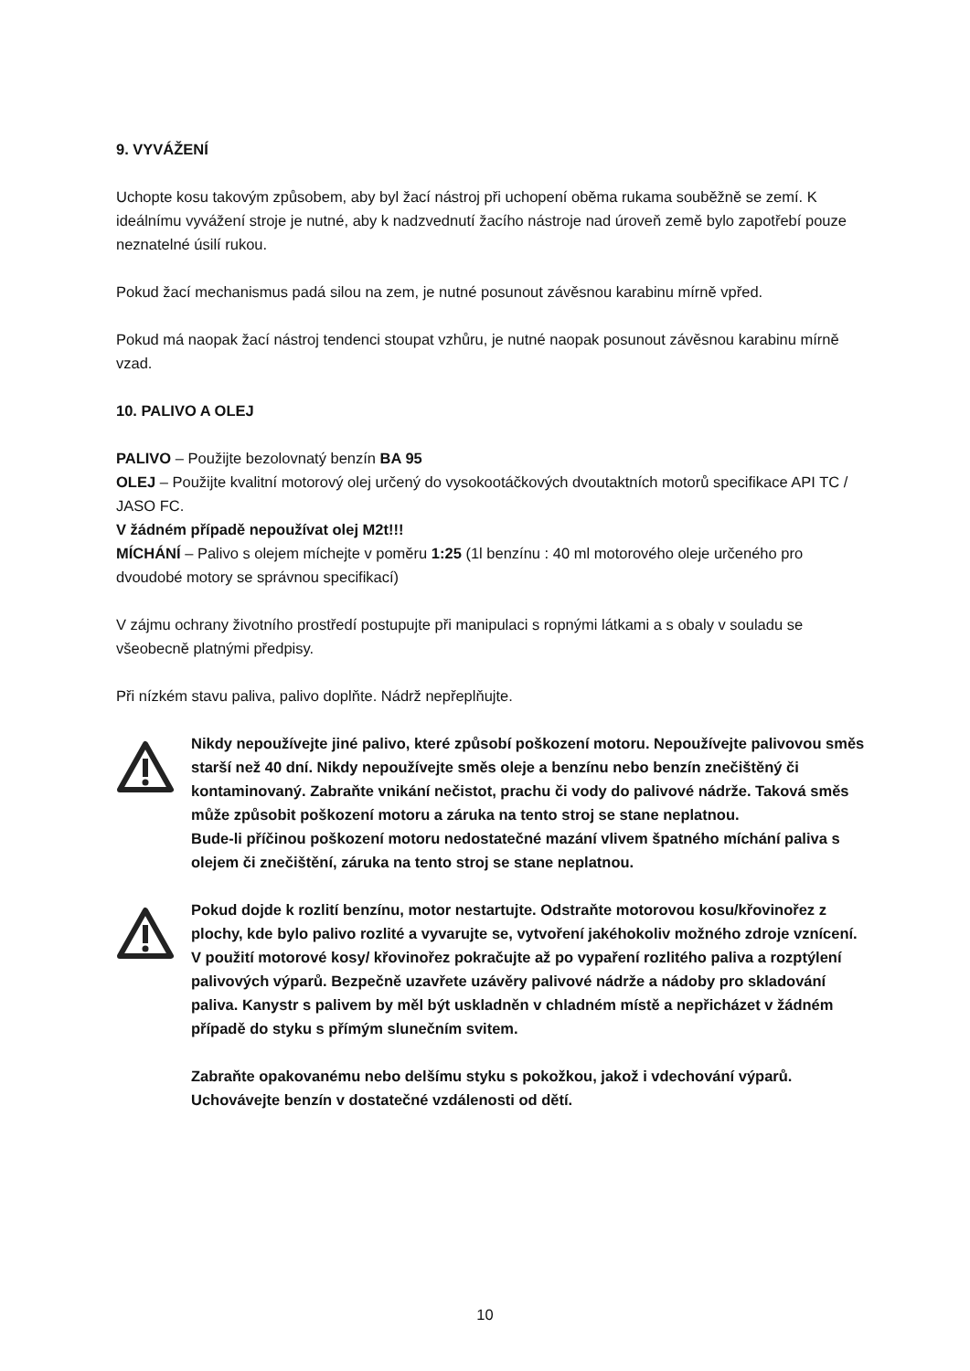9. VYVÁŽENÍ
Uchopte kosu takovým způsobem, aby byl žací nástroj při uchopení oběma rukama souběžně se zemí. K ideálnímu vyvážení stroje je nutné, aby k nadzvednutí žacího nástroje nad úroveň země bylo zapotřebí pouze neznatelné úsilí rukou.
Pokud žací mechanismus padá silou na zem, je nutné posunout závěsnou karabinu mírně vpřed.
Pokud má naopak žací nástroj tendenci stoupat vzhůru, je nutné naopak posunout závěsnou karabinu mírně vzad.
10. PALIVO A OLEJ
PALIVO – Použijte bezolovnatý benzín BA 95
OLEJ – Použijte kvalitní motorový olej určený do vysokootáčkových dvoutaktních motorů specifikace API TC / JASO FC.
V žádném případě nepoužívat olej M2t!!!
MÍCHÁNÍ – Palivo s olejem míchejte v poměru 1:25 (1l benzínu : 40 ml motorového oleje určeného pro dvoudobé motory se správnou specifikací)
V zájmu ochrany životního prostředí postupujte při manipulaci s ropnými látkami a s obaly v souladu se všeobecně platnými předpisy.
Při nízkém stavu paliva, palivo doplňte. Nádrž nepřeplňujte.
Nikdy nepoužívejte jiné palivo, které způsobí poškození motoru. Nepoužívejte palivovou směs starší než 40 dní. Nikdy nepoužívejte směs oleje a benzínu nebo benzín znečištěný či kontaminovaný. Zabraňte vnikání nečistot, prachu či vody do palivové nádrže. Taková směs může způsobit poškození motoru a záruka na tento stroj se stane neplatnou.
Bude-li příčinou poškození motoru nedostatečné mazání vlivem špatného míchání paliva s olejem či znečištění, záruka na tento stroj se stane neplatnou.
Pokud dojde k rozlití benzínu, motor nestartujte. Odstraňte motorovou kosu/křovinořez z plochy, kde bylo palivo rozlité a vyvarujte se, vytvoření jakéhokoliv možného zdroje vznícení. V použití motorové kosy/ křovinořez pokračujte až po vypaření rozlitého paliva a rozptýlení palivových výparů. Bezpečně uzavřete uzávěry palivové nádrže a nádoby pro skladování paliva. Kanystr s palivem by měl být uskladněn v chladném místě a nepřicházet v žádném případě do styku s přímým slunečním svitem.
Zabraňte opakovanému nebo delšímu styku s pokožkou, jakož i vdechování výparů. Uchovávejte benzín v dostatečné vzdálenosti od dětí.
10